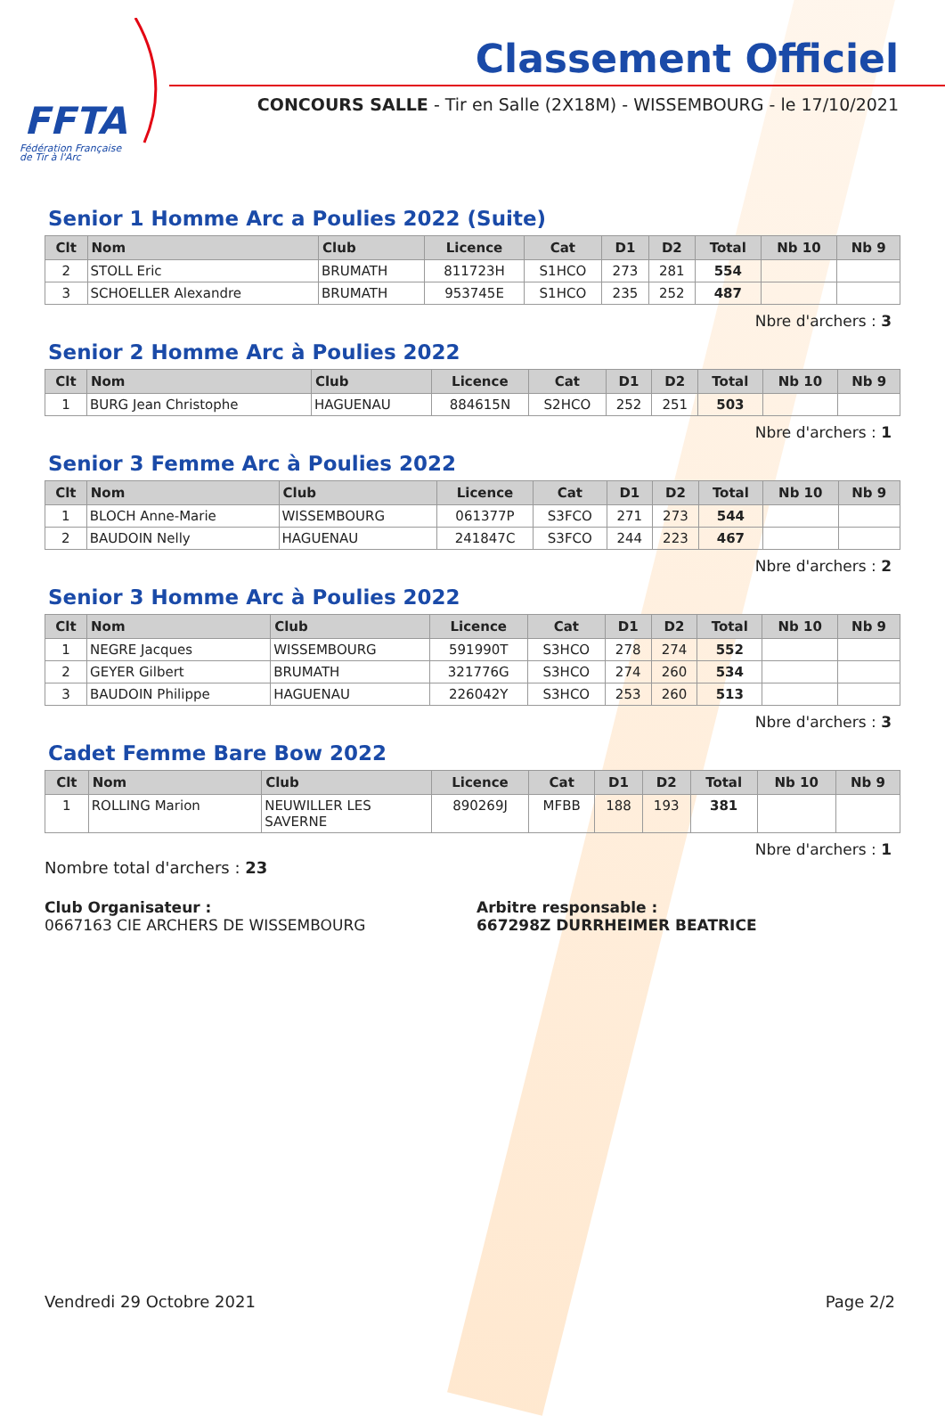FFTA
Fédération Française
de Tir à l'Arc
Classement Officiel
CONCOURS SALLE - Tir en Salle (2X18M) - WISSEMBOURG - le 17/10/2021
Senior 1 Homme Arc a Poulies 2022 (Suite)
| Clt | Nom | Club | Licence | Cat | D1 | D2 | Total | Nb 10 | Nb 9 |
| --- | --- | --- | --- | --- | --- | --- | --- | --- | --- |
| 2 | STOLL Eric | BRUMATH | 811723H | S1HCO | 273 | 281 | 554 | | |
| 3 | SCHOELLER Alexandre | BRUMATH | 953745E | S1HCO | 235 | 252 | 487 | | |
Nbre d'archers : 3
Senior 2 Homme Arc à Poulies 2022
| Clt | Nom | Club | Licence | Cat | D1 | D2 | Total | Nb 10 | Nb 9 |
| --- | --- | --- | --- | --- | --- | --- | --- | --- | --- |
| 1 | BURG Jean Christophe | HAGUENAU | 884615N | S2HCO | 252 | 251 | 503 | | |
Nbre d'archers : 1
Senior 3 Femme Arc à Poulies 2022
| Clt | Nom | Club | Licence | Cat | D1 | D2 | Total | Nb 10 | Nb 9 |
| --- | --- | --- | --- | --- | --- | --- | --- | --- | --- |
| 1 | BLOCH Anne-Marie | WISSEMBOURG | 061377P | S3FCO | 271 | 273 | 544 | | |
| 2 | BAUDOIN Nelly | HAGUENAU | 241847C | S3FCO | 244 | 223 | 467 | | |
Nbre d'archers : 2
Senior 3 Homme Arc à Poulies 2022
| Clt | Nom | Club | Licence | Cat | D1 | D2 | Total | Nb 10 | Nb 9 |
| --- | --- | --- | --- | --- | --- | --- | --- | --- | --- |
| 1 | NEGRE Jacques | WISSEMBOURG | 591990T | S3HCO | 278 | 274 | 552 | | |
| 2 | GEYER Gilbert | BRUMATH | 321776G | S3HCO | 274 | 260 | 534 | | |
| 3 | BAUDOIN Philippe | HAGUENAU | 226042Y | S3HCO | 253 | 260 | 513 | | |
Nbre d'archers : 3
Cadet Femme Bare Bow 2022
| Clt | Nom | Club | Licence | Cat | D1 | D2 | Total | Nb 10 | Nb 9 |
| --- | --- | --- | --- | --- | --- | --- | --- | --- | --- |
| 1 | ROLLING Marion | NEUWILLER LES SAVERNE | 890269J | MFBB | 188 | 193 | 381 | | |
Nbre d'archers : 1
Nombre total d'archers : 23
Club Organisateur :
0667163 CIE ARCHERS DE WISSEMBOURG
Arbitre responsable :
667298Z DURRHEIMER BEATRICE
Vendredi 29 Octobre 2021 Page 2/2